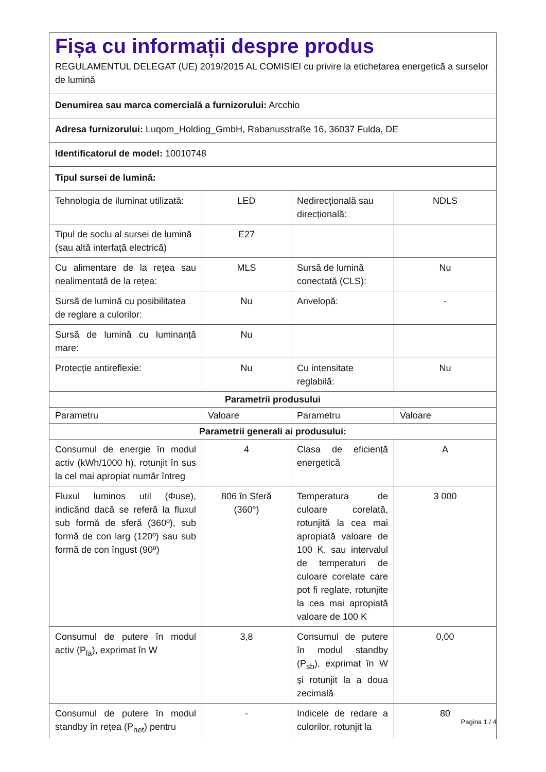| Fișa cu informații despre produs REGULAMENTUL DELEGAT (UE) 2019/2015 AL COMISIEI cu privire la etichetarea energetică a surselor de lumină | | | |
| Denumirea sau marca comercială a furnizorului: Arcchio | | | |
| Adresa furnizorului: Luqom_Holding_GmbH, Rabanusstraße 16, 36037 Fulda, DE | | | |
| Identificatorul de model: 10010748 | | | |
| Tipul sursei de lumină: | | | |
| Tehnologia de iluminat utilizată: | LED | Nedirecțională sau direcțională: | NDLS |
| Tipul de soclu al sursei de lumină (sau altă interfață electrică) | E27 | | |
| Cu alimentare de la rețea sau nealimentată de la rețea: | MLS | Sursă de lumină conectată (CLS): | Nu |
| Sursă de lumină cu posibilitatea de reglare a culorilor: | Nu | Anvelopă: | - |
| Sursă de lumină cu luminanță mare: | Nu | | |
| Protecție antireflexie: | Nu | Cu intensitate reglabilă: | Nu |
| Parametrii produsului | | | |
| Parametru | Valoare | Parametru | Valoare |
| Parametrii generali ai produsului: | | | |
| Consumul de energie în modul activ (kWh/1000 h), rotunjit în sus la cel mai apropiat număr întreg | 4 | Clasa de eficiență energetică | A |
| Fluxul luminos util (Φuse), indicând dacă se referă la fluxul sub formă de sferă (360º), sub formă de con larg (120º) sau sub formă de con îngust (90º) | 806 în Sferă (360°) | Temperatura de culoare corelată, rotunjită la cea mai apropiată valoare de 100 K, sau intervalul de temperaturi de culoare corelate care pot fi reglate, rotunjite la cea mai apropiată valoare de 100 K | 3 000 |
| Consumul de putere în modul activ (P<sub>la</sub>), exprimat în W | 3,8 | Consumul de putere în modul standby (P<sub>sb</sub>), exprimat în W și rotunjit la a doua zecimală | 0,00 |
| Consumul de putere în modul standby în rețea (P<sub>net</sub>) pentru | - | Indicele de redare a culorilor, rotunjit la | 80 |
Pagina 1 / 4